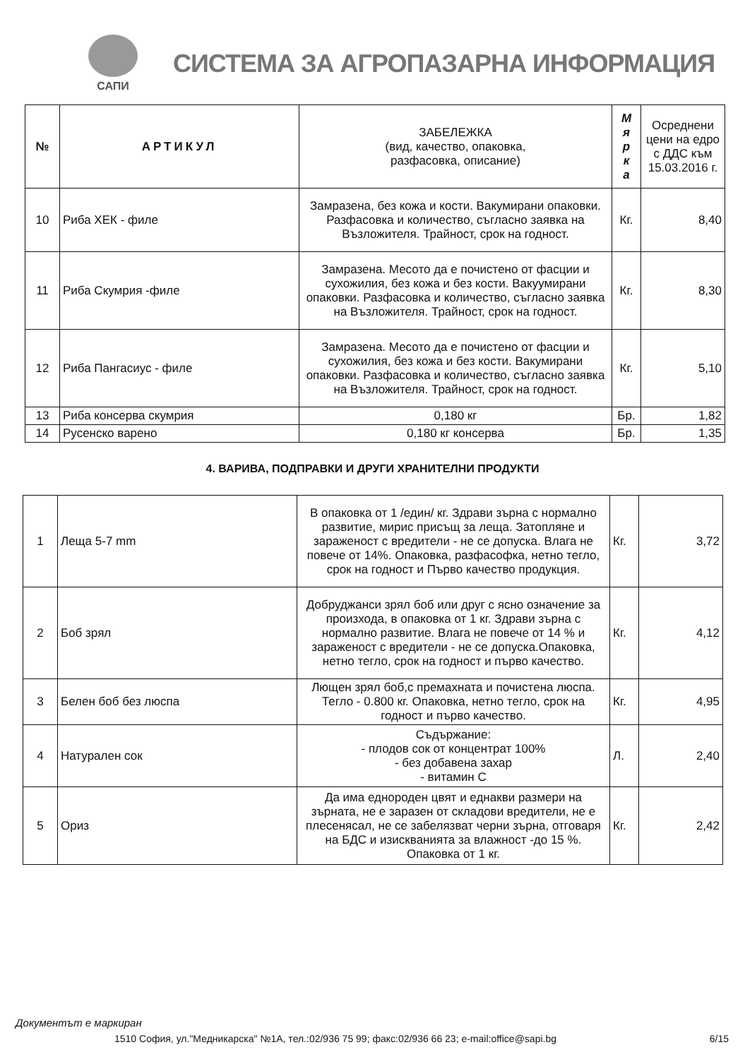САПИ
СИСТЕМА ЗА АГРОПАЗАРНА ИНФОРМАЦИЯ
| № | АРТИКУЛ | ЗАБЕЛЕЖКА (вид, качество, опаковка, разфасовка, описание) | М я р к а | Осреднени цени на едро с ДДС към 15.03.2016 г. |
| --- | --- | --- | --- | --- |
| 10 | Риба ХЕК - филе | Замразена, без кожа и кости. Вакумирани опаковки. Разфасовка и количество, съгласно заявка на Възложителя. Трайност, срок на годност. | Кг. | 8,40 |
| 11 | Риба Скумрия -филе | Замразена. Месото да е почистено от фасции и сухожилия, без кожа и без кости. Вакуумирани опаковки. Разфасовка и количество, съгласно заявка на Възложителя. Трайност, срок на годност. | Кг. | 8,30 |
| 12 | Риба Пангасиус - филе | Замразена. Месото да е почистено от фасции и сухожилия, без кожа и без кости. Вакумирани опаковки. Разфасовка и количество, съгласно заявка на Възложителя. Трайност, срок на годност. | Кг. | 5,10 |
| 13 | Риба консерва скумрия | 0,180 кг | Бр. | 1,82 |
| 14 | Русенско варено | 0,180 кг консерва | Бр. | 1,35 |
4. ВАРИВА, ПОДПРАВКИ И ДРУГИ ХРАНИТЕЛНИ ПРОДУКТИ
| 1 | Леща 5-7 mm | В опаковка от 1 /един/ кг. Здрави зърна с нормално развитие, мирис присъщ за леща. Затопляне и зараженост с вредители - не се допуска. Влага не повече от 14%. Опаковка, разфасофка, нетно тегло, срок на годност и Първо качество продукция. | Кг. | 3,72 |
| 2 | Боб зрял | Добруджанси зрял боб или друг с ясно означение за произхода, в опаковка от 1 кг. Здрави зърна с нормално развитие. Влага не повече от 14 % и зараженост с вредители - не се допуска.Опаковка, нетно тегло, срок на годност и първо качество. | Кг. | 4,12 |
| 3 | Белен боб без люспа | Лющен зрял боб,с премахната и почистена люспа. Тегло - 0.800 кг. Опаковка, нетно тегло, срок на годност и първо качество. | Кг. | 4,95 |
| 4 | Натурален сок | Съдържание: - плодов сок от концентрат 100% - без добавена захар - витамин С | Л. | 2,40 |
| 5 | Ориз | Да има еднороден цвят и еднакви размери на зърната, не е заразен от складови вредители, не е плесенясал, не се забелязват черни зърна, отговаря на БДС и изискванията за влажност -до 15 %. Опаковка от 1 кг. | Кг. | 2,42 |
Документът е маркиран
1510 София, ул."Медникарска" №1А, тел.:02/936 75 99; факс:02/936 66 23; e-mail:office@sapi.bg 6/15